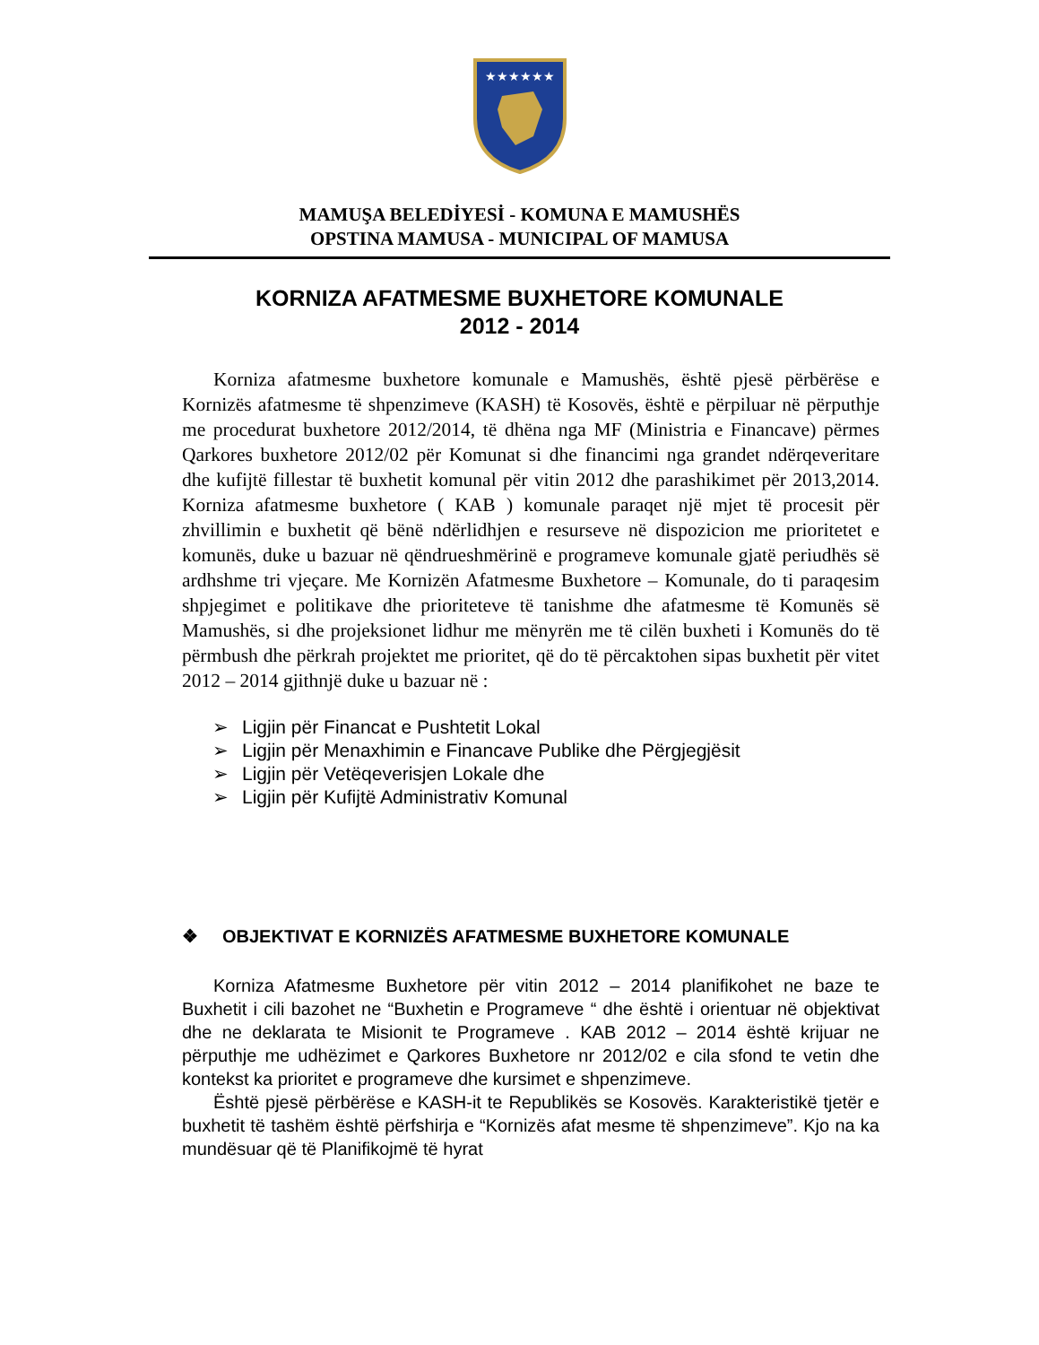★★★★★★
MAMUŞA BELEDİYESİ - KOMUNA E MAMUSHËS
OPSTINA MAMUSA - MUNICIPAL OF MAMUSA
KORNIZA AFATMESME BUXHETORE KOMUNALE
2012 - 2014
Korniza afatmesme buxhetore komunale e Mamushës, është pjesë përbërëse e Kornizës afatmesme të shpenzimeve (KASH) të Kosovës, është e përpiluar në përputhje me procedurat buxhetore 2012/2014, të dhëna nga MF (Ministria e Financave) përmes Qarkores buxhetore 2012/02 për Komunat si dhe financimi nga grandet ndërqeveritare dhe kufijtë fillestar të buxhetit komunal për vitin 2012 dhe parashikimet për 2013,2014. Korniza afatmesme buxhetore ( KAB ) komunale paraqet një mjet të procesit për zhvillimin e buxhetit që bënë ndërlidhjen e resurseve në dispozicion me prioritetet e komunës, duke u bazuar në qëndrueshmërinë e programeve komunale gjatë periudhës së ardhshme tri vjeçare. Me Kornizën Afatmesme Buxhetore – Komunale, do ti paraqesim shpjegimet e politikave dhe prioriteteve të tanishme dhe afatmesme të Komunës së Mamushës, si dhe projeksionet lidhur me mënyrën me të cilën buxheti i Komunës do të përmbush dhe përkrah projektet me prioritet, që do të përcaktohen sipas buxhetit për vitet 2012 – 2014 gjithnjë duke u bazuar në :
➢ Ligjin për Financat e Pushtetit Lokal
➢ Ligjin për Menaxhimin e Financave Publike dhe Përgjegjësit
➢ Ligjin për Vetëqeverisjen Lokale dhe
➢ Ligjin për Kufijtë Administrativ Komunal
❖ OBJEKTIVAT E KORNIZËS AFATMESME BUXHETORE KOMUNALE
Korniza Afatmesme Buxhetore për vitin 2012 – 2014 planifikohet ne baze te Buxhetit i cili bazohet ne “Buxhetin e Programeve “ dhe është i orientuar në objektivat dhe ne deklarata te Misionit te Programeve . KAB 2012 – 2014 është krijuar ne përputhje me udhëzimet e Qarkores Buxhetore nr 2012/02 e cila sfond te vetin dhe kontekst ka prioritet e programeve dhe kursimet e shpenzimeve.
Është pjesë përbërëse e KASH-it te Republikës se Kosovës. Karakteristikë tjetër e buxhetit të tashëm është përfshirja e “Kornizës afat mesme të shpenzimeve”. Kjo na ka mundësuar që të Planifikojmë të hyrat